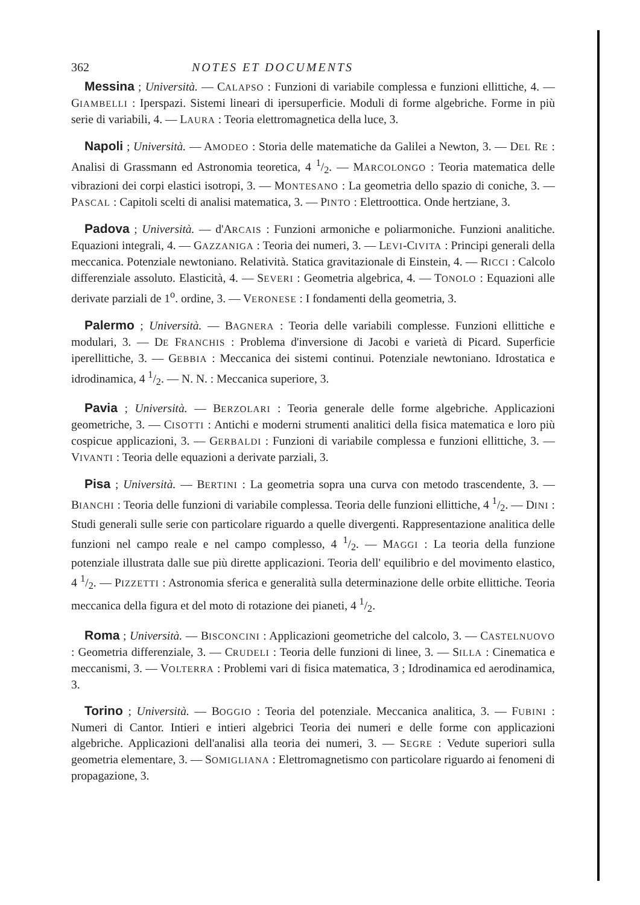362 NOTES ET DOCUMENTS
Messina ; Università. — CALAPSO : Funzioni di variabile complessa e funzioni ellittiche, 4. — GIAMBELLI : Iperspazi. Sistemi lineari di ipersuperficie. Moduli di forme algebriche. Forme in più serie di variabili, 4. — LAURA : Teoria elettromagnetica della luce, 3.
Napoli ; Università. — AMODEO : Storia delle matematiche da Galilei a Newton, 3. — DEL RE : Analisi di Grassmann ed Astronomia teoretica, 4 1/2. — MARCOLONGO : Teoria matematica delle vibrazioni dei corpi elastici isotropi, 3. — MONTESANO : La geometria dello spazio di coniche, 3. — PASCAL : Capitoli scelti di analisi matematica, 3. — PINTO : Elettroottica. Onde hertziane, 3.
Padova ; Università. — d'ARCAIS : Funzioni armoniche e poliarmoniche. Funzioni analitiche. Equazioni integrali, 4. — GAZZANIGA : Teoria dei numeri, 3. — LEVI-CIVITA : Principi generali della meccanica. Potenziale newtoniano. Relatività. Statica gravitazionale di Einstein, 4. — RICCI : Calcolo differenziale assoluto. Elasticità, 4. — SEVERI : Geometria algebrica, 4. — TONOLO : Equazioni alle derivate parziali de 1<sup>o</sup>. ordine, 3. — VERONESE : I fondamenti della geometria, 3.
Palermo ; Università. — BAGNERA : Teoria delle variabili complesse. Funzioni ellittiche e modulari, 3. — DE FRANCHIS : Problema d'inversione di Jacobi e varietà di Picard. Superficie iperellittiche, 3. — GEBBIA : Meccanica dei sistemi continui. Potenziale newtoniano. Idrostatica e idrodinamica, 4 1/2. — N. N. : Meccanica superiore, 3.
Pavia ; Università. — BERZOLARI : Teoria generale delle forme algebriche. Applicazioni geometriche, 3. — CISOTTI : Antichi e moderni strumenti analitici della fisica matematica e loro più cospicue applicazioni, 3. — GERBALDI : Funzioni di variabile complessa e funzioni ellittiche, 3. — VIVANTI : Teoria delle equazioni a derivate parziali, 3.
Pisa ; Università. — BERTINI : La geometria sopra una curva con metodo trascendente, 3. — BIANCHI : Teoria delle funzioni di variabile complessa. Teoria delle funzioni ellittiche, 4 1/2. — DINI : Studi generali sulle serie con particolare riguardo a quelle divergenti. Rappresentazione analitica delle funzioni nel campo reale e nel campo complesso, 4 1/2. — MAGGI : La teoria della funzione potenziale illustrata dalle sue più dirette applicazioni. Teoria dell' equilibrio e del movimento elastico, 4 1/2. — PIZZETTI : Astronomia sferica e generalità sulla determinazione delle orbite ellittiche. Teoria meccanica della figura et del moto di rotazione dei pianeti, 4 1/2.
Roma ; Università. — BISCONCINI : Applicazioni geometriche del calcolo, 3. — CASTELNUOVO : Geometria differenziale, 3. — CRUDELI : Teoria delle funzioni di linee, 3. — SILLA : Cinematica e meccanismi, 3. — VOLTERRA : Problemi vari di fisica matematica, 3 ; Idrodinamica ed aerodinamica, 3.
Torino ; Università. — BOGGIO : Teoria del potenziale. Meccanica analitica, 3. — FUBINI : Numeri di Cantor. Intieri e intieri algebrici Teoria dei numeri e delle forme con applicazioni algebriche. Applicazioni dell'analisi alla teoria dei numeri, 3. — SEGRE : Vedute superiori sulla geometria elementare, 3. — SOMIGLIANA : Elettromagnetismo con particolare riguardo ai fenomeni di propagazione, 3.